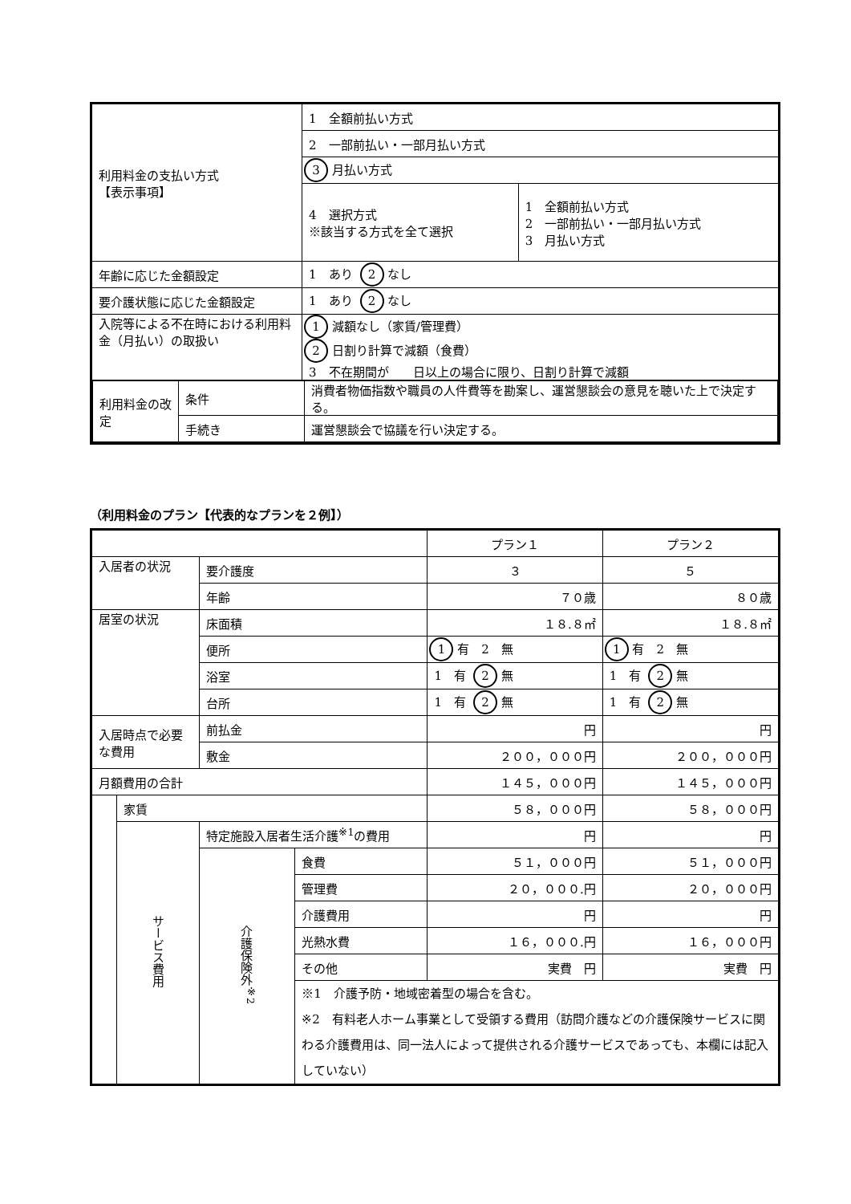| 利用料金の支払い方式 【表示事項】 | 1 全額前払い方式 | |
| | 2 一部前払い・一部月払い方式 | |
| | 3 月払い方式 | |
| | 4 選択方式 ※該当する方式を全て選択 | 1 全額前払い方式 2 一部前払い・一部月払い方式 3 月払い方式 |
| 年齢に応じた金額設定 | 1 あり 2 なし | |
| 要介護状態に応じた金額設定 | 1 あり 2 なし | |
| 入院等による不在時における利用料金（月払い）の取扱い | 1 減額なし（家賃/管理費） 2 日割り計算で減額（食費） 3 不在期間が 日以上の場合に限り、日割り計算で減額 | |
| / 利用料金の改定 / 条件 / 消費者物価指数や職員の人件費等を勘案し、運営懇談会の意見を聴いた上で決定する。 / / / 手続き / 運営懇談会で協議を行い決定する。 / | | |
（利用料金のプラン【代表的なプランを２例】）
| | | | | プラン１ | プラン２ |
| 入居者の状況 | | 要介護度 | | ３ | ５ |
| | | 年齢 | | ７０歳 | ８０歳 |
| 居室の状況 | | 床面積 | | １８.８㎡ | １８.８㎡ |
| | | 便所 | | 1 有 2 無 | 1 有 2 無 |
| | | 浴室 | | 1 有 2 無 | 1 有 2 無 |
| | | 台所 | | 1 有 2 無 | 1 有 2 無 |
| 入居時点で必要な費用 | | 前払金 | | 円 | 円 |
| | | 敷金 | | ２００，０００円 | ２００，０００円 |
| 月額費用の合計 | | | | １４５，０００円 | １４５，０００円 |
| | 家賃 | | | ５８，０００円 | ５８，０００円 |
| | サービス費用 | 特定施設入居者生活介護<sup>※1</sup>の費用 | | 円 | 円 |
| | | 介護保険外<sup>※2</sup> | 食費 | ５１，０００円 | ５１，０００円 |
| | | | 管理費 | ２０，０００.円 | ２０，０００円 |
| | | | 介護費用 | 円 | 円 |
| | | | 光熱水費 | １６，０００.円 | １６，０００円 |
| | | | その他 | 実費 円 | 実費 円 |
| | | | ※1 介護予防・地域密着型の場合を含む。 ※2 有料老人ホーム事業として受領する費用（訪問介護などの介護保険サービスに関わる介護費用は、同一法人によって提供される介護サービスであっても、本欄には記入していない） | | |